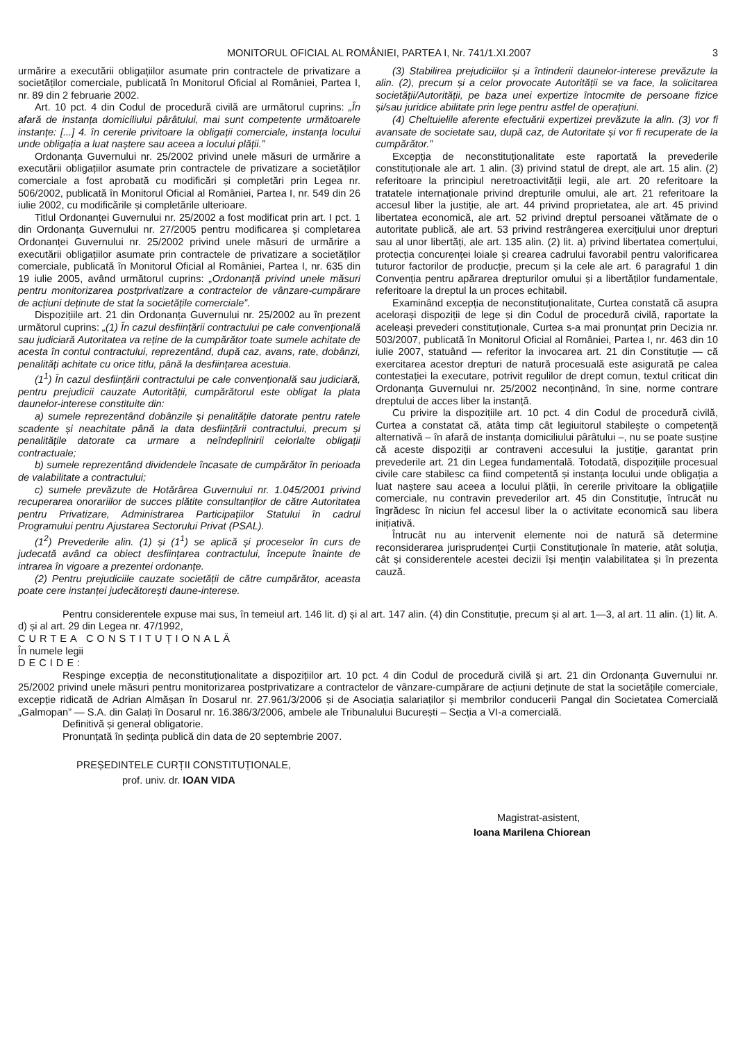MONITORUL OFICIAL AL ROMÂNIEI, PARTEA I, Nr. 741/1.XI.2007
3
urmărire a executării obligațiilor asumate prin contractele de privatizare a societăților comerciale, publicată în Monitorul Oficial al României, Partea I, nr. 89 din 2 februarie 2002.
Art. 10 pct. 4 din Codul de procedură civilă are următorul cuprins: „În afară de instanța domiciliului pârâtului, mai sunt competente următoarele instanțe: [...] 4. în cererile privitoare la obligații comerciale, instanța locului unde obligația a luat naștere sau aceea a locului plății.”
Ordonanța Guvernului nr. 25/2002 privind unele măsuri de urmărire a executării obligațiilor asumate prin contractele de privatizare a societăților comerciale a fost aprobată cu modificări și completări prin Legea nr. 506/2002, publicată în Monitorul Oficial al României, Partea I, nr. 549 din 26 iulie 2002, cu modificările și completările ulterioare.
Titlul Ordonanței Guvernului nr. 25/2002 a fost modificat prin art. I pct. 1 din Ordonanța Guvernului nr. 27/2005 pentru modificarea și completarea Ordonanței Guvernului nr. 25/2002 privind unele măsuri de urmărire a executării obligațiilor asumate prin contractele de privatizare a societăților comerciale, publicată în Monitorul Oficial al României, Partea I, nr. 635 din 19 iulie 2005, având următorul cuprins: „Ordonanță privind unele măsuri pentru monitorizarea postprivatizare a contractelor de vânzare-cumpărare de acțiuni deținute de stat la societățile comerciale”.
Dispozițiile art. 21 din Ordonanța Guvernului nr. 25/2002 au în prezent următorul cuprins: „(1) În cazul desființării contractului pe cale convențională sau judiciară Autoritatea va reține de la cumpărător toate sumele achitate de acesta în contul contractului, reprezentând, după caz, avans, rate, dobânzi, penalități achitate cu orice titlu, până la desființarea acestuia.
(1<sup>1</sup>) În cazul desființării contractului pe cale convențională sau judiciară, pentru prejudicii cauzate Autorității, cumpărătorul este obligat la plata daunelor-interese constituite din:
a) sumele reprezentând dobânzile și penalitățile datorate pentru ratele scadente și neachitate până la data desființării contractului, precum și penalitățile datorate ca urmare a neîndeplinirii celorlalte obligații contractuale;
b) sumele reprezentând dividendele încasate de cumpărător în perioada de valabilitate a contractului;
c) sumele prevăzute de Hotărârea Guvernului nr. 1.045/2001 privind recuperarea onorariilor de succes plătite consultanților de către Autoritatea pentru Privatizare, Administrarea Participațiilor Statului în cadrul Programului pentru Ajustarea Sectorului Privat (PSAL).
(1<sup>2</sup>) Prevederile alin. (1) și (1<sup>1</sup>) se aplică și proceselor în curs de judecată având ca obiect desființarea contractului, începute înainte de intrarea în vigoare a prezentei ordonanțe.
(2) Pentru prejudiciile cauzate societății de către cumpărător, aceasta poate cere instanței judecătorești daune-interese.
(3) Stabilirea prejudiciilor și a întinderii daunelor-interese prevăzute la alin. (2), precum și a celor provocate Autorității se va face, la solicitarea societății/Autorității, pe baza unei expertize întocmite de persoane fizice și/sau juridice abilitate prin lege pentru astfel de operațiuni.
(4) Cheltuielile aferente efectuării expertizei prevăzute la alin. (3) vor fi avansate de societate sau, după caz, de Autoritate și vor fi recuperate de la cumpărător.”
Excepția de neconstituționalitate este raportată la prevederile constituționale ale art. 1 alin. (3) privind statul de drept, ale art. 15 alin. (2) referitoare la principiul neretroactivității legii, ale art. 20 referitoare la tratatele internaționale privind drepturile omului, ale art. 21 referitoare la accesul liber la justiție, ale art. 44 privind proprietatea, ale art. 45 privind libertatea economică, ale art. 52 privind dreptul persoanei vătămate de o autoritate publică, ale art. 53 privind restrângerea exercițiului unor drepturi sau al unor libertăți, ale art. 135 alin. (2) lit. a) privind libertatea comerțului, protecția concurenței loiale și crearea cadrului favorabil pentru valorificarea tuturor factorilor de producție, precum și la cele ale art. 6 paragraful 1 din Convenția pentru apărarea drepturilor omului și a libertăților fundamentale, referitoare la dreptul la un proces echitabil.
Examinând excepția de neconstituționalitate, Curtea constată că asupra acelorași dispoziții de lege și din Codul de procedură civilă, raportate la aceleași prevederi constituționale, Curtea s-a mai pronunțat prin Decizia nr. 503/2007, publicată în Monitorul Oficial al României, Partea I, nr. 463 din 10 iulie 2007, statuând — referitor la invocarea art. 21 din Constituție — că exercitarea acestor drepturi de natură procesuală este asigurată pe calea contestației la executare, potrivit regulilor de drept comun, textul criticat din Ordonanța Guvernului nr. 25/2002 neconținând, în sine, norme contrare dreptului de acces liber la instanță.
Cu privire la dispozițiile art. 10 pct. 4 din Codul de procedură civilă, Curtea a constatat că, atâta timp cât legiuitorul stabilește o competență alternativă – în afară de instanța domiciliului pârâtului –, nu se poate susține că aceste dispoziții ar contraveni accesului la justiție, garantat prin prevederile art. 21 din Legea fundamentală. Totodată, dispozițiile procesual civile care stabilesc ca fiind competentă și instanța locului unde obligația a luat naștere sau aceea a locului plății, în cererile privitoare la obligațiile comerciale, nu contravin prevederilor art. 45 din Constituție, întrucât nu îngrădesc în niciun fel accesul liber la o activitate economică sau libera inițiativă.
Întrucât nu au intervenit elemente noi de natură să determine reconsiderarea jurisprudenței Curții Constituționale în materie, atât soluția, cât și considerentele acestei decizii își mențin valabilitatea și în prezenta cauză.
Pentru considerentele expuse mai sus, în temeiul art. 146 lit. d) și al art. 147 alin. (4) din Constituție, precum și al art. 1—3, al art. 11 alin. (1) lit. A. d) și al art. 29 din Legea nr. 47/1992,
CURTEA CONSTITUȚIONALĂ
În numele legii
DECIDE:
Respinge excepția de neconstituționalitate a dispozițiilor art. 10 pct. 4 din Codul de procedură civilă și art. 21 din Ordonanța Guvernului nr. 25/2002 privind unele măsuri pentru monitorizarea postprivatizare a contractelor de vânzare-cumpărare de acțiuni deținute de stat la societățile comerciale, excepție ridicată de Adrian Almășan în Dosarul nr. 27.961/3/2006 și de Asociația salariaților și membrilor conducerii Pangal din Societatea Comercială „Galmopan” — S.A. din Galați în Dosarul nr. 16.386/3/2006, ambele ale Tribunalului București – Secția a VI-a comercială.
Definitivă și general obligatorie.
Pronunțată în ședința publică din data de 20 septembrie 2007.
PREȘEDINTELE CURȚII CONSTITUȚIONALE,
prof. univ. dr. IOAN VIDA
Magistrat-asistent,
Ioana Marilena Chiorean